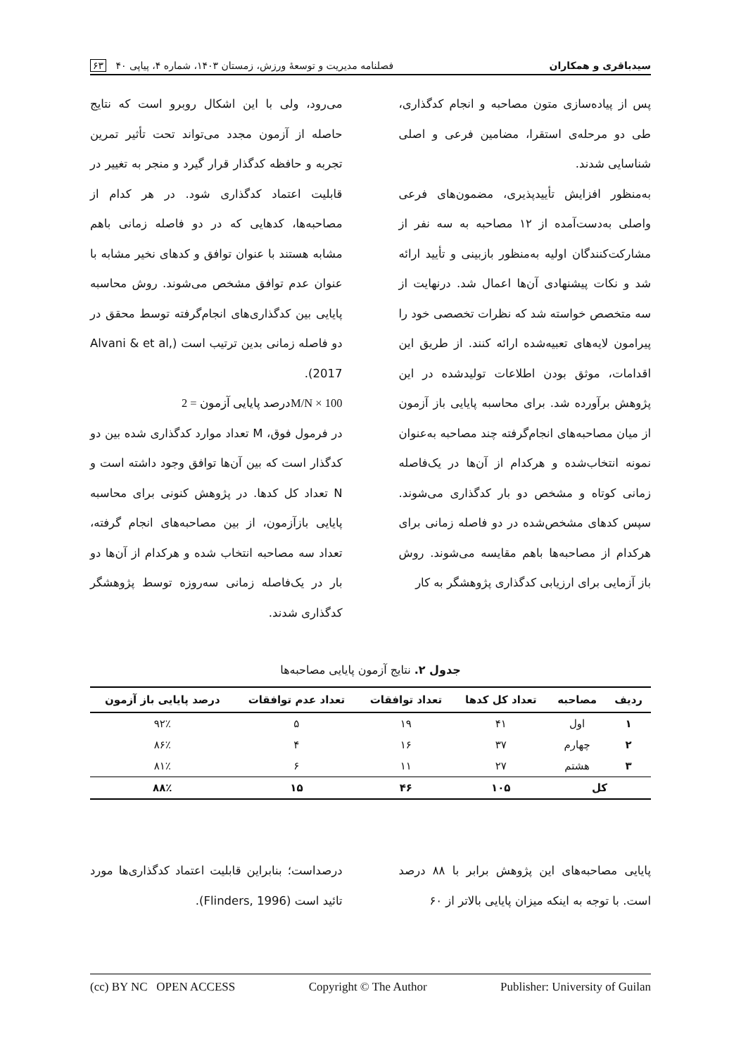سیدباقری و همکاران فصلنامه مدیریت و توسعهٔ ورزش، زمستان ۱۴۰۳، شماره ۴، پیاپی ۴۰ ۶۳
پس از پیاده‌سازی متون مصاحبه و انجام کدگذاری، طی دو مرحله‌ی استقرا، مضامین فرعی و اصلی شناسایی شدند.
به‌منظور افزایش تأییدپذیری، مضمون‌های فرعی واصلی به‌دست‌آمده از ۱۲ مصاحبه به سه نفر از مشارکت‌کنندگان اولیه به‌منظور بازبینی و تأیید ارائه شد و نکات پیشنهادی آن‌ها اعمال شد. درنهایت از سه متخصص خواسته شد که نظرات تخصصی خود را پیرامون لایه‌های تعبیه‌شده ارائه کنند. از طریق این اقدامات، موثق بودن اطلاعات تولیدشده در این پژوهش برآورده شد. برای محاسبه پایایی باز آزمون از میان مصاحبه‌های انجام‌گرفته چند مصاحبه به‌عنوان نمونه انتخاب‌شده و هرکدام از آن‌ها در یک‌فاصله زمانی کوتاه و مشخص دو بار کدگذاری می‌شوند. سپس کدهای مشخص‌شده در دو فاصله زمانی برای هرکدام از مصاحبه‌ها باهم مقایسه می‌شوند. روش باز آزمایی برای ارزیابی کدگذاری پژوهشگر به کار
می‌رود، ولی با این اشکال روبرو است که نتایج حاصله از آزمون مجدد می‌تواند تحت تأثیر تمرین تجربه و حافظه کدگذار قرار گیرد و منجر به تغییر در قابلیت اعتماد کدگذاری شود. در هر کدام از مصاحبه‌ها، کدهایی که در دو فاصله زمانی باهم مشابه هستند با عنوان توافق و کدهای نخیر مشابه با عنوان عدم توافق مشخص می‌شوند. روش محاسبه پایایی بین کدگذاری‌های انجام‌گرفته توسط محقق در دو فاصله زمانی بدین ترتیب است (Alvani & et al, 2017).
درصد پایایی آزمون = 2M/N × 100
در فرمول فوق، M تعداد موارد کدگذاری شده بین دو کدگذار است که بین آن‌ها توافق وجود داشته است و N تعداد کل کدها. در پژوهش کنونی برای محاسبه پایایی بازآزمون، از بین مصاحبه‌های انجام گرفته، تعداد سه مصاحبه انتخاب شده و هرکدام از آن‌ها دو بار در یک‌فاصله زمانی سه‌روزه توسط پژوهشگر کدگذاری شدند.
جدول ۲. نتایج آزمون پایایی مصاحبه‌ها
| ردیف | مصاحبه | تعداد کل کدها | تعداد توافقات | تعداد عدم توافقات | درصد پایایی باز آزمون |
| --- | --- | --- | --- | --- | --- |
| ۱ | اول | ۴۱ | ۱۹ | ۵ | ۹۲٪ |
| ۲ | چهارم | ۳۷ | ۱۶ | ۴ | ۸۶٪ |
| ۳ | هشتم | ۲۷ | ۱۱ | ۶ | ۸۱٪ |
| کل | | ۱۰۵ | ۴۶ | ۱۵ | ۸۸٪ |
پایایی مصاحبه‌های این پژوهش برابر با ۸۸ درصد است. با توجه به اینکه میزان پایایی بالاتر از ۶۰
درصداست؛ بنابراین قابلیت اعتماد کدگذاری‌ها مورد تائید است (Flinders, 1996).
(cc) BY NC OPEN ACCESS Copyright © The Author Publisher: University of Guilan